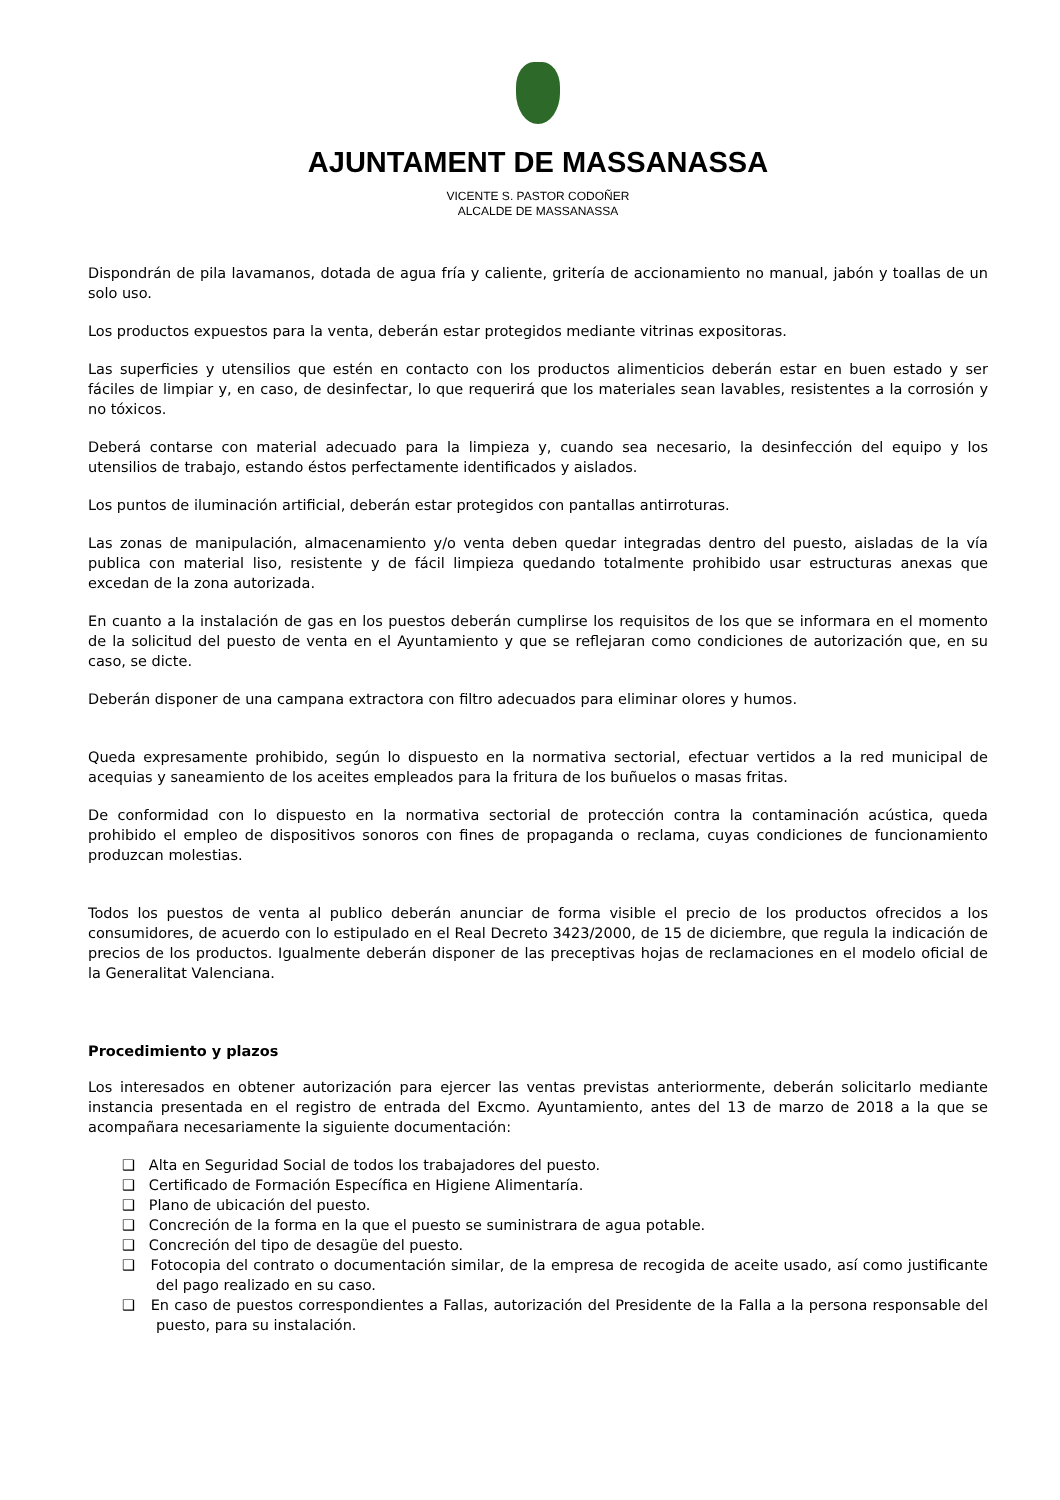AJUNTAMENT DE MASSANASSA
VICENTE S. PASTOR CODOÑER
ALCALDE DE MASSANASSA
Dispondrán de pila lavamanos, dotada de agua fría y caliente, gritería de accionamiento no manual, jabón y toallas de un solo uso.
Los productos expuestos para la venta, deberán estar protegidos mediante vitrinas expositoras.
Las superficies y utensilios que estén en contacto con los productos alimenticios deberán estar en buen estado y ser fáciles de limpiar y, en caso, de desinfectar, lo que requerirá que los materiales sean lavables, resistentes a la corrosión y no tóxicos.
Deberá contarse con material adecuado para la limpieza y, cuando sea necesario, la desinfección del equipo y los utensilios de trabajo, estando éstos perfectamente identificados y aislados.
Los puntos de iluminación artificial, deberán estar protegidos con pantallas antirroturas.
Las zonas de manipulación, almacenamiento y/o venta deben quedar integradas dentro del puesto, aisladas de la vía publica con material liso, resistente y de fácil limpieza quedando totalmente prohibido usar estructuras anexas que excedan de la zona autorizada.
En cuanto a la instalación de gas en los puestos deberán cumplirse los requisitos de los que se informara en el momento de la solicitud del puesto de venta en el Ayuntamiento y que se reflejaran como condiciones de autorización que, en su caso, se dicte.
Deberán disponer de una campana extractora con filtro adecuados para eliminar olores y humos.
Queda expresamente prohibido, según lo dispuesto en la normativa sectorial, efectuar vertidos a la red municipal de acequias y saneamiento de los aceites empleados para la fritura de los buñuelos o masas fritas.
De conformidad con lo dispuesto en la normativa sectorial de protección contra la contaminación acústica, queda prohibido el empleo de dispositivos sonoros con fines de propaganda o reclama, cuyas condiciones de funcionamiento produzcan molestias.
Todos los puestos de venta al publico deberán anunciar de forma visible el precio de los productos ofrecidos a los consumidores, de acuerdo con lo estipulado en el Real Decreto 3423/2000, de 15 de diciembre, que regula la indicación de precios de los productos. Igualmente deberán disponer de las preceptivas hojas de reclamaciones en el modelo oficial de la Generalitat Valenciana.
Procedimiento y plazos
Los interesados en obtener autorización para ejercer las ventas previstas anteriormente, deberán solicitarlo mediante instancia presentada en el registro de entrada del Excmo. Ayuntamiento, antes del 13 de marzo de 2018 a la que se acompañara necesariamente la siguiente documentación:
❑ Alta en Seguridad Social de todos los trabajadores del puesto.
❑ Certificado de Formación Específica en Higiene Alimentaría.
❑ Plano de ubicación del puesto.
❑ Concreción de la forma en la que el puesto se suministrara de agua potable.
❑ Concreción del tipo de desagüe del puesto.
❑ Fotocopia del contrato o documentación similar, de la empresa de recogida de aceite usado, así como justificante del pago realizado en su caso.
❑ En caso de puestos correspondientes a Fallas, autorización del Presidente de la Falla a la persona responsable del puesto, para su instalación.